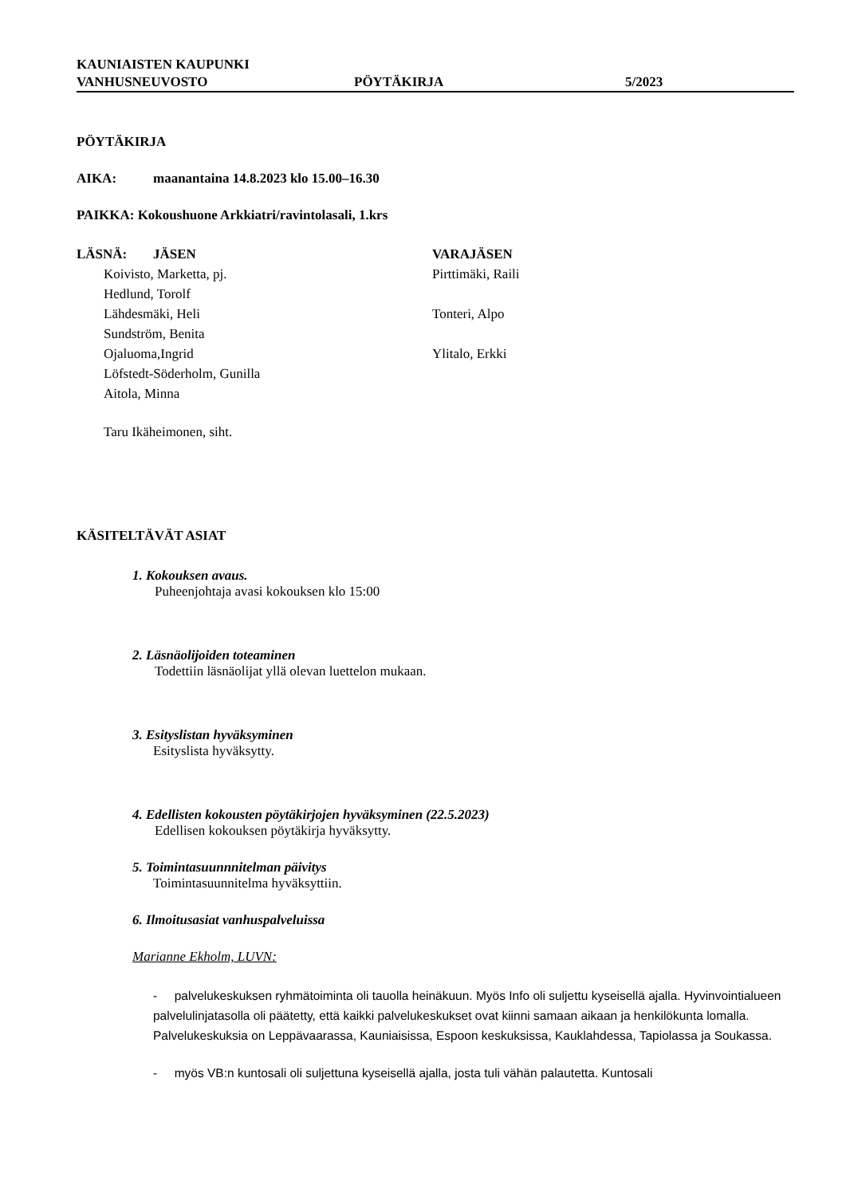KAUNIAISTEN KAUPUNKI
VANHUSNEUVOSTO PÖYTÄKIRJA 5/2023
PÖYTÄKIRJA
AIKA: maanantaina 14.8.2023 klo 15.00–16.30
PAIKKA: Kokoushuone Arkkiatri/ravintolasali, 1.krs
LÄSNÄ: JÄSEN VARAJÄSEN
Koivisto, Marketta, pj. Pirttimäki, Raili
Hedlund, Torolf
Lähdesmäki, Heli Tonteri, Alpo
Sundström, Benita
Ojaluoma,Ingrid Ylitalo, Erkki
Löfstedt-Söderholm, Gunilla
Aitola, Minna
Taru Ikäheimonen, siht.
KÄSITELTÄVÄT ASIAT
1. Kokouksen avaus.
Puheenjohtaja avasi kokouksen klo 15:00
2. Läsnäolijoiden toteaminen
Todettiin läsnäolijat yllä olevan luettelon mukaan.
3. Esityslistan hyväksyminen
Esityslista hyväksytty.
4. Edellisten kokousten pöytäkirjojen hyväksyminen (22.5.2023)
Edellisen kokouksen pöytäkirja hyväksytty.
5. Toimintasuunnnitelman päivitys
Toimintasuunnitelma hyväksyttiin.
6. Ilmoitusasiat vanhuspalveluissa
Marianne Ekholm, LUVN:
- palvelukeskuksen ryhmätoiminta oli tauolla heinäkuun. Myös Info oli suljettu kyseisellä ajalla. Hyvinvointialueen palvelulinjatasolla oli päätetty, että kaikki palvelukeskukset ovat kiinni samaan aikaan ja henkilökunta lomalla. Palvelukeskuksia on Leppävaarassa, Kauniaisissa, Espoon keskuksissa, Kauklahdessa, Tapiolassa ja Soukassa.
- myös VB:n kuntosali oli suljettuna kyseisellä ajalla, josta tuli vähän palautetta. Kuntosali